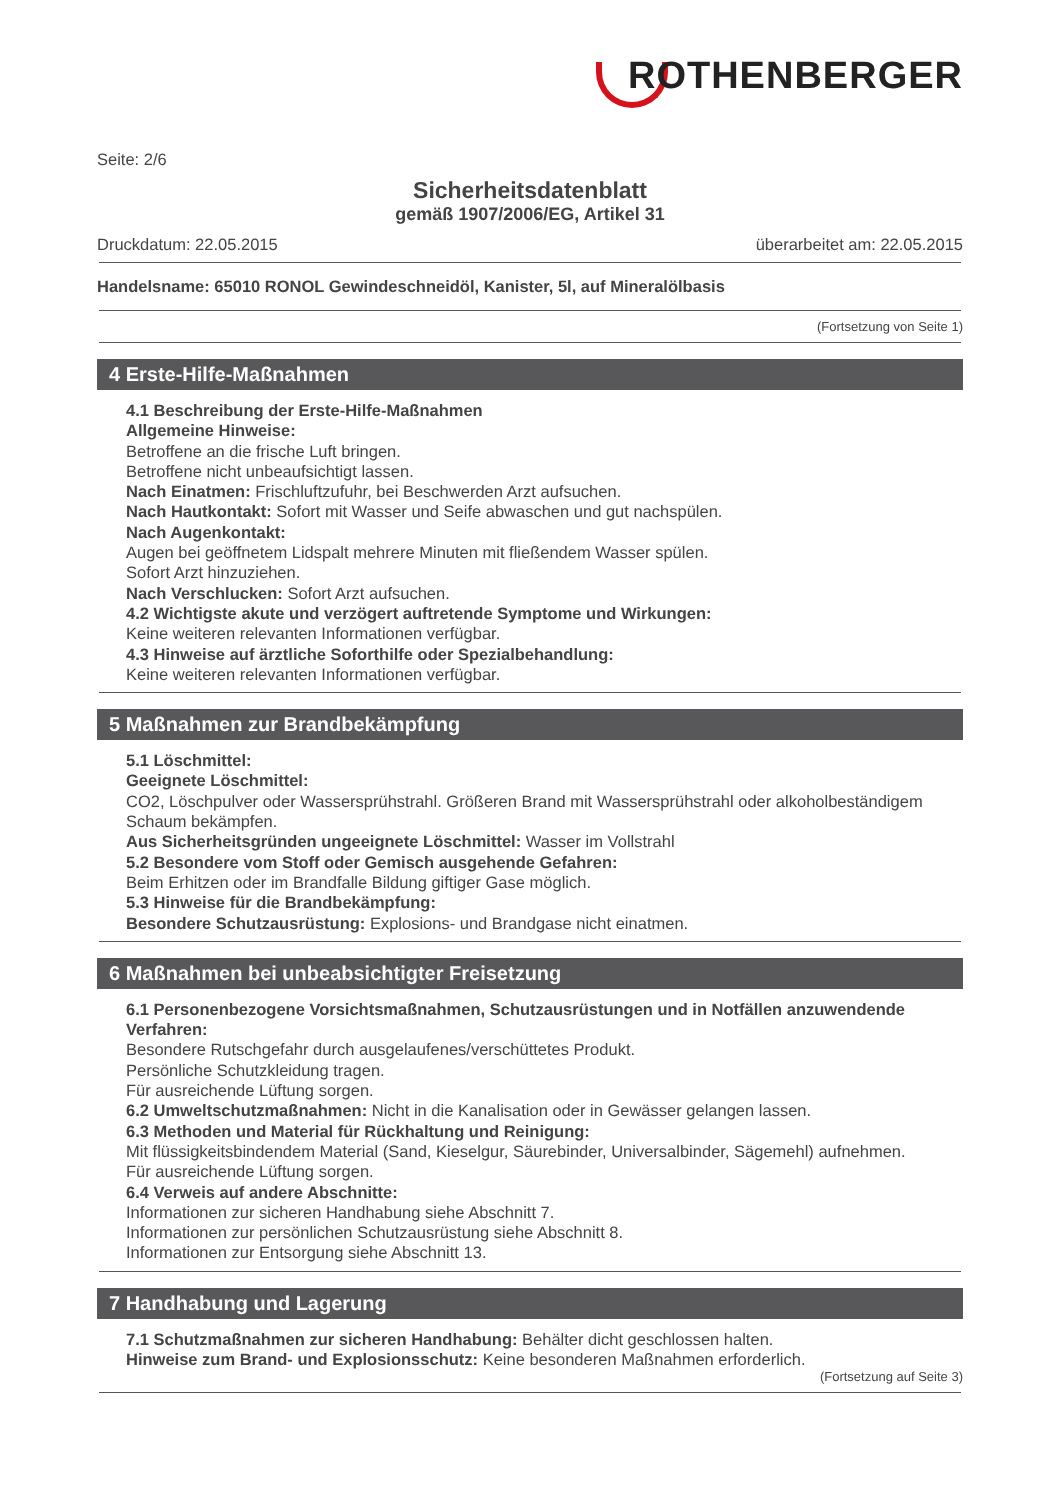ROTHENBERGER
Seite: 2/6
Sicherheitsdatenblatt
gemäß 1907/2006/EG, Artikel 31
Druckdatum: 22.05.2015 überarbeitet am: 22.05.2015
Handelsname: 65010 RONOL Gewindeschneidöl, Kanister, 5l, auf Mineralölbasis
(Fortsetzung von Seite 1)
4 Erste-Hilfe-Maßnahmen
4.1 Beschreibung der Erste-Hilfe-Maßnahmen
Allgemeine Hinweise:
Betroffene an die frische Luft bringen.
Betroffene nicht unbeaufsichtigt lassen.
Nach Einatmen: Frischluftzufuhr, bei Beschwerden Arzt aufsuchen.
Nach Hautkontakt: Sofort mit Wasser und Seife abwaschen und gut nachspülen.
Nach Augenkontakt:
Augen bei geöffnetem Lidspalt mehrere Minuten mit fließendem Wasser spülen.
Sofort Arzt hinzuziehen.
Nach Verschlucken: Sofort Arzt aufsuchen.
4.2 Wichtigste akute und verzögert auftretende Symptome und Wirkungen:
Keine weiteren relevanten Informationen verfügbar.
4.3 Hinweise auf ärztliche Soforthilfe oder Spezialbehandlung:
Keine weiteren relevanten Informationen verfügbar.
5 Maßnahmen zur Brandbekämpfung
5.1 Löschmittel:
Geeignete Löschmittel:
CO2, Löschpulver oder Wassersprühstrahl. Größeren Brand mit Wassersprühstrahl oder alkoholbeständigem Schaum bekämpfen.
Aus Sicherheitsgründen ungeeignete Löschmittel: Wasser im Vollstrahl
5.2 Besondere vom Stoff oder Gemisch ausgehende Gefahren:
Beim Erhitzen oder im Brandfalle Bildung giftiger Gase möglich.
5.3 Hinweise für die Brandbekämpfung:
Besondere Schutzausrüstung: Explosions- und Brandgase nicht einatmen.
6 Maßnahmen bei unbeabsichtigter Freisetzung
6.1 Personenbezogene Vorsichtsmaßnahmen, Schutzausrüstungen und in Notfällen anzuwendende Verfahren:
Besondere Rutschgefahr durch ausgelaufenes/verschüttetes Produkt.
Persönliche Schutzkleidung tragen.
Für ausreichende Lüftung sorgen.
6.2 Umweltschutzmaßnahmen: Nicht in die Kanalisation oder in Gewässer gelangen lassen.
6.3 Methoden und Material für Rückhaltung und Reinigung:
Mit flüssigkeitsbindendem Material (Sand, Kieselgur, Säurebinder, Universalbinder, Sägemehl) aufnehmen.
Für ausreichende Lüftung sorgen.
6.4 Verweis auf andere Abschnitte:
Informationen zur sicheren Handhabung siehe Abschnitt 7.
Informationen zur persönlichen Schutzausrüstung siehe Abschnitt 8.
Informationen zur Entsorgung siehe Abschnitt 13.
7 Handhabung und Lagerung
7.1 Schutzmaßnahmen zur sicheren Handhabung: Behälter dicht geschlossen halten.
Hinweise zum Brand- und Explosionsschutz: Keine besonderen Maßnahmen erforderlich.
(Fortsetzung auf Seite 3)